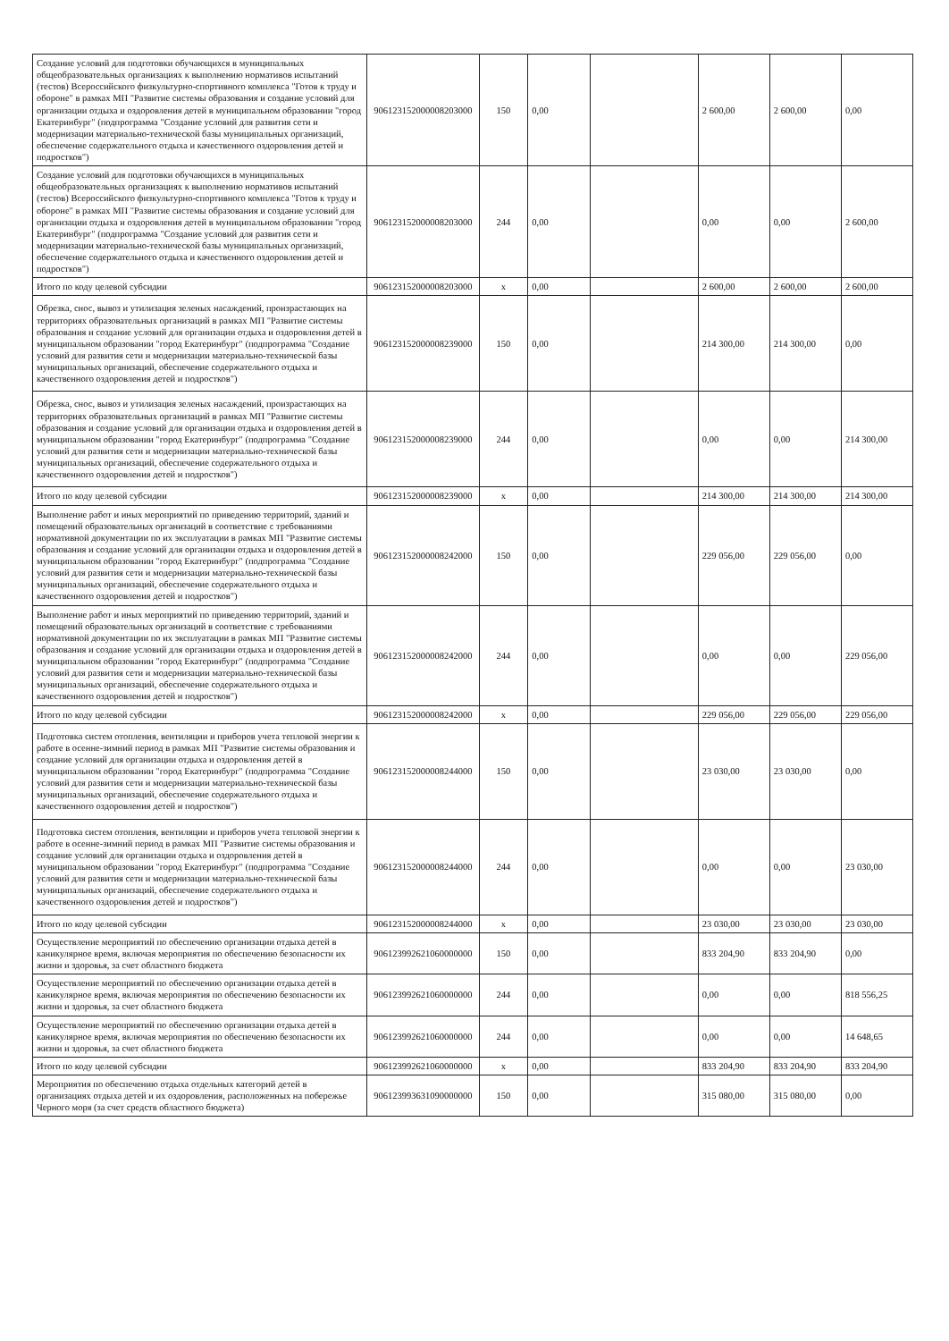| Создание условий для подготовки обучающихся в муниципальных общеобразовательных организациях к выполнению нормативов испытаний (тестов) Всероссийского физкультурно-спортивного комплекса "Готов к труду и обороне" в рамках МП "Развитие системы образования и создание условий для организации отдыха и оздоровления детей в муниципальном образовании "город Екатеринбург" (подпрограмма "Создание условий для развития сети и модернизации материально-технической базы муниципальных организаций, обеспечение содержательного отдыха и качественного оздоровления детей и подростков") | 906123152000008203000 | 150 | 0,00 | | 2 600,00 | 2 600,00 | 0,00 |
| Создание условий для подготовки обучающихся в муниципальных общеобразовательных организациях к выполнению нормативов испытаний (тестов) Всероссийского физкультурно-спортивного комплекса "Готов к труду и обороне" в рамках МП "Развитие системы образования и создание условий для организации отдыха и оздоровления детей в муниципальном образовании "город Екатеринбург" (подпрограмма "Создание условий для развития сети и модернизации материально-технической базы муниципальных организаций, обеспечение содержательного отдыха и качественного оздоровления детей и подростков") | 906123152000008203000 | 244 | 0,00 | | 0,00 | 0,00 | 2 600,00 |
| Итого по коду целевой субсидии | 906123152000008203000 | x | 0,00 | | 2 600,00 | 2 600,00 | 2 600,00 |
| Обрезка, снос, вывоз и утилизация зеленых насаждений, произрастающих на территориях образовательных организаций в рамках МП "Развитие системы образования и создание условий для организации отдыха и оздоровления детей в муниципальном образовании "город Екатеринбург" (подпрограмма "Создание условий для развития сети и модернизации материально-технической базы муниципальных организаций, обеспечение содержательного отдыха и качественного оздоровления детей и подростков") | 906123152000008239000 | 150 | 0,00 | | 214 300,00 | 214 300,00 | 0,00 |
| Обрезка, снос, вывоз и утилизация зеленых насаждений, произрастающих на территориях образовательных организаций в рамках МП "Развитие системы образования и создание условий для организации отдыха и оздоровления детей в муниципальном образовании "город Екатеринбург" (подпрограмма "Создание условий для развития сети и модернизации материально-технической базы муниципальных организаций, обеспечение содержательного отдыха и качественного оздоровления детей и подростков") | 906123152000008239000 | 244 | 0,00 | | 0,00 | 0,00 | 214 300,00 |
| Итого по коду целевой субсидии | 906123152000008239000 | x | 0,00 | | 214 300,00 | 214 300,00 | 214 300,00 |
| Выполнение работ и иных мероприятий по приведению территорий, зданий и помещений образовательных организаций в соответствие с требованиями нормативной документации по их эксплуатации в рамках МП "Развитие системы образования и создание условий для организации отдыха и оздоровления детей в муниципальном образовании "город Екатеринбург" (подпрограмма "Создание условий для развития сети и модернизации материально-технической базы муниципальных организаций, обеспечение содержательного отдыха и качественного оздоровления детей и подростков") | 906123152000008242000 | 150 | 0,00 | | 229 056,00 | 229 056,00 | 0,00 |
| Выполнение работ и иных мероприятий по приведению территорий, зданий и помещений образовательных организаций в соответствие с требованиями нормативной документации по их эксплуатации в рамках МП "Развитие системы образования и создание условий для организации отдыха и оздоровления детей в муниципальном образовании "город Екатеринбург" (подпрограмма "Создание условий для развития сети и модернизации материально-технической базы муниципальных организаций, обеспечение содержательного отдыха и качественного оздоровления детей и подростков") | 906123152000008242000 | 244 | 0,00 | | 0,00 | 0,00 | 229 056,00 |
| Итого по коду целевой субсидии | 906123152000008242000 | x | 0,00 | | 229 056,00 | 229 056,00 | 229 056,00 |
| Подготовка систем отопления, вентиляции и приборов учета тепловой энергии к работе в осенне-зимний период в рамках МП "Развитие системы образования и создание условий для организации отдыха и оздоровления детей в муниципальном образовании "город Екатеринбург" (подпрограмма "Создание условий для развития сети и модернизации материально-технической базы муниципальных организаций, обеспечение содержательного отдыха и качественного оздоровления детей и подростков") | 906123152000008244000 | 150 | 0,00 | | 23 030,00 | 23 030,00 | 0,00 |
| Подготовка систем отопления, вентиляции и приборов учета тепловой энергии к работе в осенне-зимний период в рамках МП "Развитие системы образования и создание условий для организации отдыха и оздоровления детей в муниципальном образовании "город Екатеринбург" (подпрограмма "Создание условий для развития сети и модернизации материально-технической базы муниципальных организаций, обеспечение содержательного отдыха и качественного оздоровления детей и подростков") | 906123152000008244000 | 244 | 0,00 | | 0,00 | 0,00 | 23 030,00 |
| Итого по коду целевой субсидии | 906123152000008244000 | x | 0,00 | | 23 030,00 | 23 030,00 | 23 030,00 |
| Осуществление мероприятий по обеспечению организации отдыха детей в каникулярное время, включая мероприятия по обеспечению безопасности их жизни и здоровья, за счет областного бюджета | 906123992621060000000 | 150 | 0,00 | | 833 204,90 | 833 204,90 | 0,00 |
| Осуществление мероприятий по обеспечению организации отдыха детей в каникулярное время, включая мероприятия по обеспечению безопасности их жизни и здоровья, за счет областного бюджета | 906123992621060000000 | 244 | 0,00 | | 0,00 | 0,00 | 818 556,25 |
| Осуществление мероприятий по обеспечению организации отдыха детей в каникулярное время, включая мероприятия по обеспечению безопасности их жизни и здоровья, за счет областного бюджета | 906123992621060000000 | 244 | 0,00 | | 0,00 | 0,00 | 14 648,65 |
| Итого по коду целевой субсидии | 906123992621060000000 | x | 0,00 | | 833 204,90 | 833 204,90 | 833 204,90 |
| Мероприятия по обеспечению отдыха отдельных категорий детей в организациях отдыха детей и их оздоровления, расположенных на побережье Черного моря (за счет средств областного бюджета) | 906123993631090000000 | 150 | 0,00 | | 315 080,00 | 315 080,00 | 0,00 |